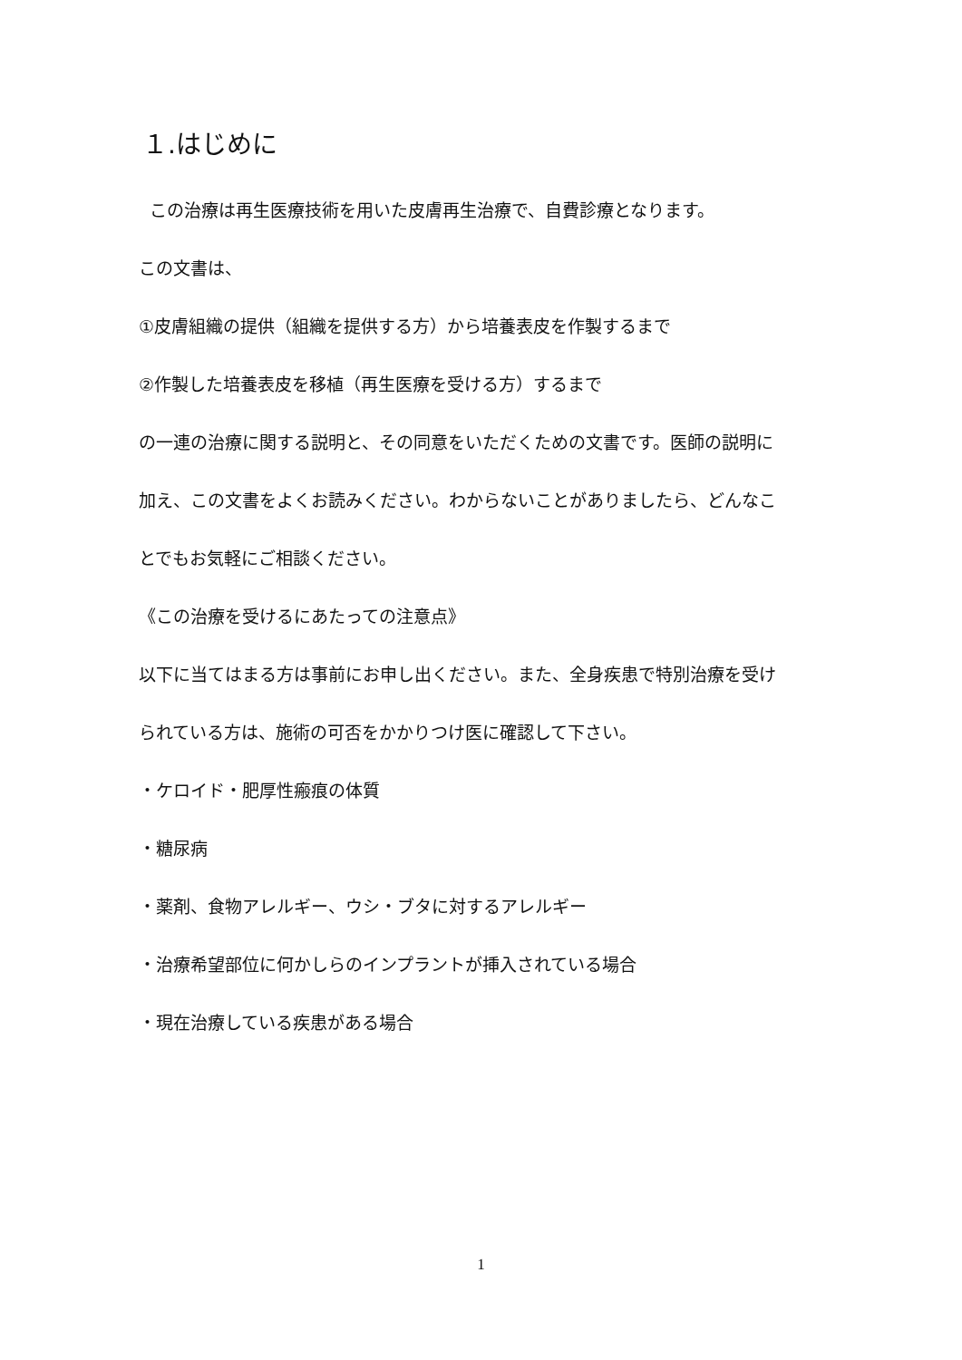１.はじめに
この治療は再生医療技術を用いた皮膚再生治療で、自費診療となります。
この文書は、
①皮膚組織の提供（組織を提供する方）から培養表皮を作製するまで
②作製した培養表皮を移植（再生医療を受ける方）するまで
の一連の治療に関する説明と、その同意をいただくための文書です。医師の説明に
加え、この文書をよくお読みください。わからないことがありましたら、どんなこ
とでもお気軽にご相談ください。
《この治療を受けるにあたっての注意点》
以下に当てはまる方は事前にお申し出ください。また、全身疾患で特別治療を受け
られている方は、施術の可否をかかりつけ医に確認して下さい。
・ケロイド・肥厚性瘢痕の体質
・糖尿病
・薬剤、食物アレルギー、ウシ・ブタに対するアレルギー
・治療希望部位に何かしらのインプラントが挿入されている場合
・現在治療している疾患がある場合
1